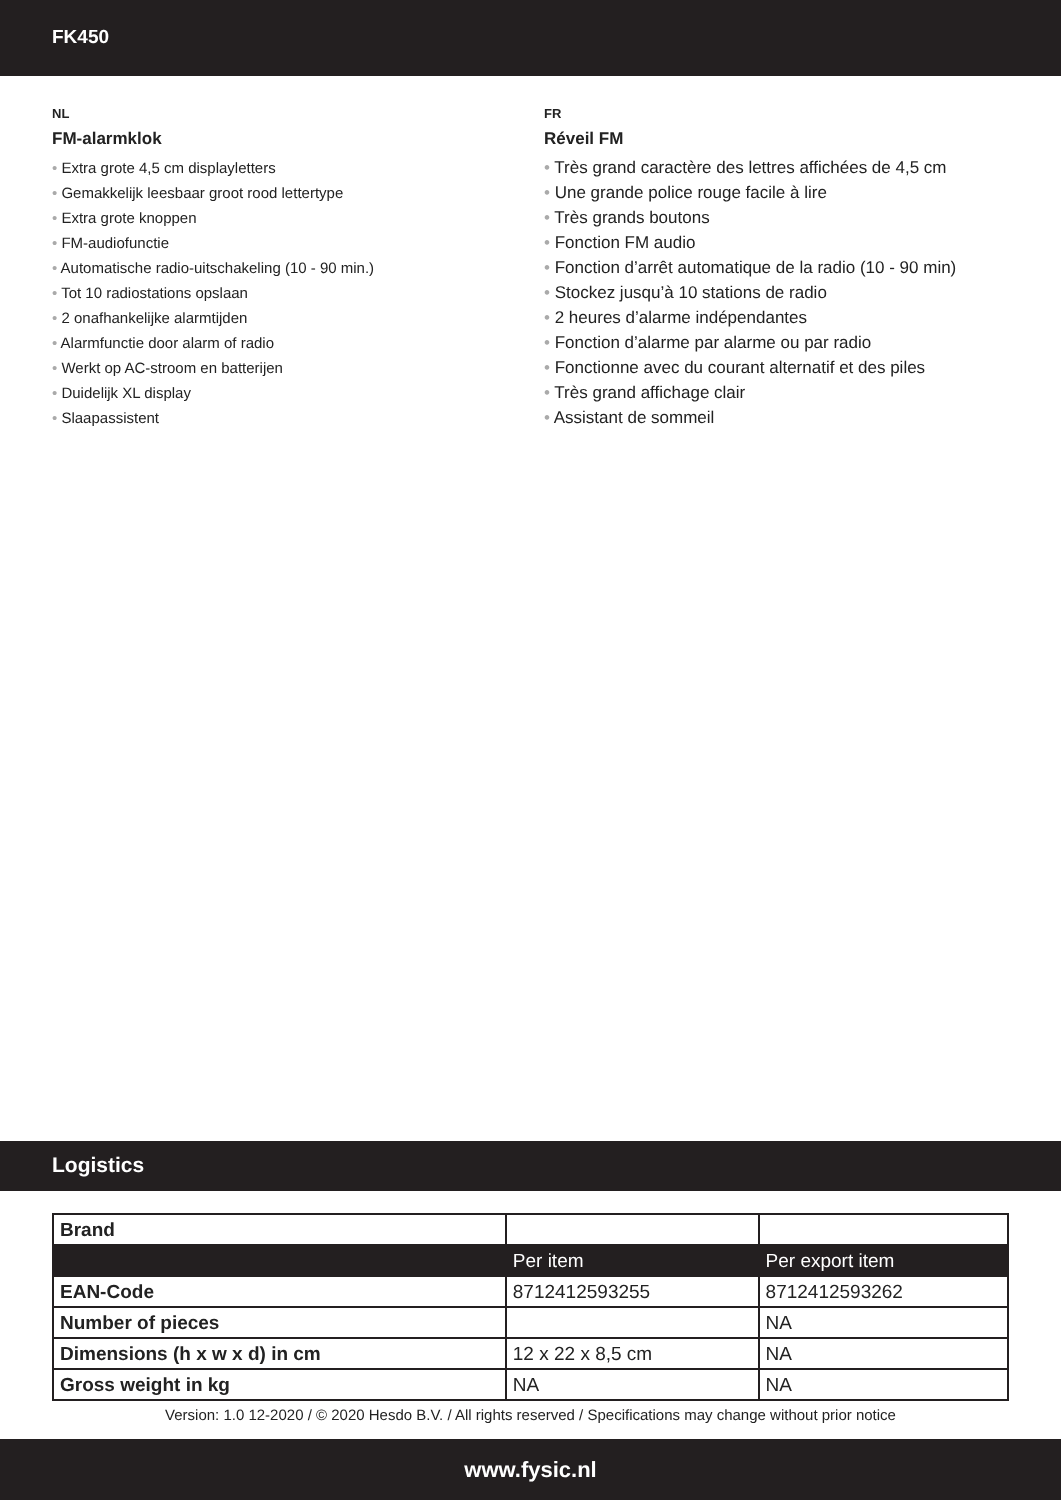FK450
NL
FM-alarmklok
• Extra grote 4,5 cm displayletters
• Gemakkelijk leesbaar groot rood lettertype
• Extra grote knoppen
• FM-audiofunctie
• Automatische radio-uitschakeling (10 - 90 min.)
• Tot 10 radiostations opslaan
• 2 onafhankelijke alarmtijden
• Alarmfunctie door alarm of radio
• Werkt op AC-stroom en batterijen
• Duidelijk XL display
• Slaapassistent
FR
Réveil FM
• Très grand caractère des lettres affichées de 4,5 cm
• Une grande police rouge facile à lire
• Très grands boutons
• Fonction FM audio
• Fonction d’arrêt automatique de la radio (10 - 90 min)
• Stockez jusqu’à 10 stations de radio
• 2 heures d’alarme indépendantes
• Fonction d’alarme par alarme ou par radio
• Fonctionne avec du courant alternatif et des piles
• Très grand affichage clair
• Assistant de sommeil
Logistics
| Brand | | |
| | Per item | Per export item |
| EAN-Code | 8712412593255 | 8712412593262 |
| Number of pieces | | NA |
| Dimensions (h x w x d) in cm | 12 x 22 x 8,5 cm | NA |
| Gross weight in kg | NA | NA |
Version: 1.0 12-2020 / © 2020 Hesdo B.V. / All rights reserved / Specifications may change without prior notice
www.fysic.nl